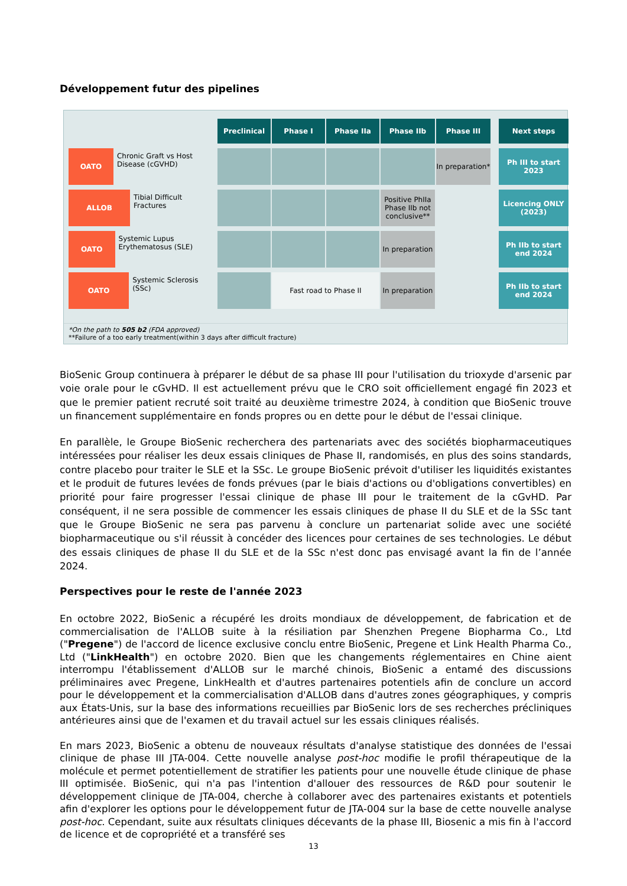Développement futur des pipelines
Preclinical
Phase I
Phase IIa
Phase IIb
Phase III
Next steps
OATO
Chronic Graft vs Host Disease (cGVHD)
In preparation*
Ph III to start 2023
ALLOB
Tibial Difficult Fractures
Positive PhIIa Phase IIb not conclusive**
Licencing ONLY (2023)
OATO
Systemic Lupus Erythematosus (SLE)
In preparation
Ph IIb to start end 2024
OATO
Systemic Sclerosis (SSc)
Fast road to Phase II
In preparation
Ph IIb to start end 2024
*On the path to 505 b2 (FDA approved)
**Failure of a too early treatment(within 3 days after difficult fracture)
BioSenic Group continuera à préparer le début de sa phase III pour l'utilisation du trioxyde d'arsenic par voie orale pour le cGvHD. Il est actuellement prévu que le CRO soit officiellement engagé fin 2023 et que le premier patient recruté soit traité au deuxième trimestre 2024, à condition que BioSenic trouve un financement supplémentaire en fonds propres ou en dette pour le début de l'essai clinique.
En parallèle, le Groupe BioSenic recherchera des partenariats avec des sociétés biopharmaceutiques intéressées pour réaliser les deux essais cliniques de Phase II, randomisés, en plus des soins standards, contre placebo pour traiter le SLE et la SSc. Le groupe BioSenic prévoit d'utiliser les liquidités existantes et le produit de futures levées de fonds prévues (par le biais d'actions ou d'obligations convertibles) en priorité pour faire progresser l'essai clinique de phase III pour le traitement de la cGvHD. Par conséquent, il ne sera possible de commencer les essais cliniques de phase II du SLE et de la SSc tant que le Groupe BioSenic ne sera pas parvenu à conclure un partenariat solide avec une société biopharmaceutique ou s'il réussit à concéder des licences pour certaines de ses technologies. Le début des essais cliniques de phase II du SLE et de la SSc n'est donc pas envisagé avant la fin de l’année 2024.
Perspectives pour le reste de l'année 2023
En octobre 2022, BioSenic a récupéré les droits mondiaux de développement, de fabrication et de commercialisation de l'ALLOB suite à la résiliation par Shenzhen Pregene Biopharma Co., Ltd ("Pregene") de l'accord de licence exclusive conclu entre BioSenic, Pregene et Link Health Pharma Co., Ltd ("LinkHealth") en octobre 2020. Bien que les changements réglementaires en Chine aient interrompu l'établissement d'ALLOB sur le marché chinois, BioSenic a entamé des discussions préliminaires avec Pregene, LinkHealth et d'autres partenaires potentiels afin de conclure un accord pour le développement et la commercialisation d'ALLOB dans d'autres zones géographiques, y compris aux États-Unis, sur la base des informations recueillies par BioSenic lors de ses recherches précliniques antérieures ainsi que de l'examen et du travail actuel sur les essais cliniques réalisés.
En mars 2023, BioSenic a obtenu de nouveaux résultats d'analyse statistique des données de l'essai clinique de phase III JTA-004. Cette nouvelle analyse post-hoc modifie le profil thérapeutique de la molécule et permet potentiellement de stratifier les patients pour une nouvelle étude clinique de phase III optimisée. BioSenic, qui n'a pas l'intention d'allouer des ressources de R&D pour soutenir le développement clinique de JTA-004, cherche à collaborer avec des partenaires existants et potentiels afin d'explorer les options pour le développement futur de JTA-004 sur la base de cette nouvelle analyse post-hoc. Cependant, suite aux résultats cliniques décevants de la phase III, Biosenic a mis fin à l'accord de licence et de copropriété et a transféré ses
13